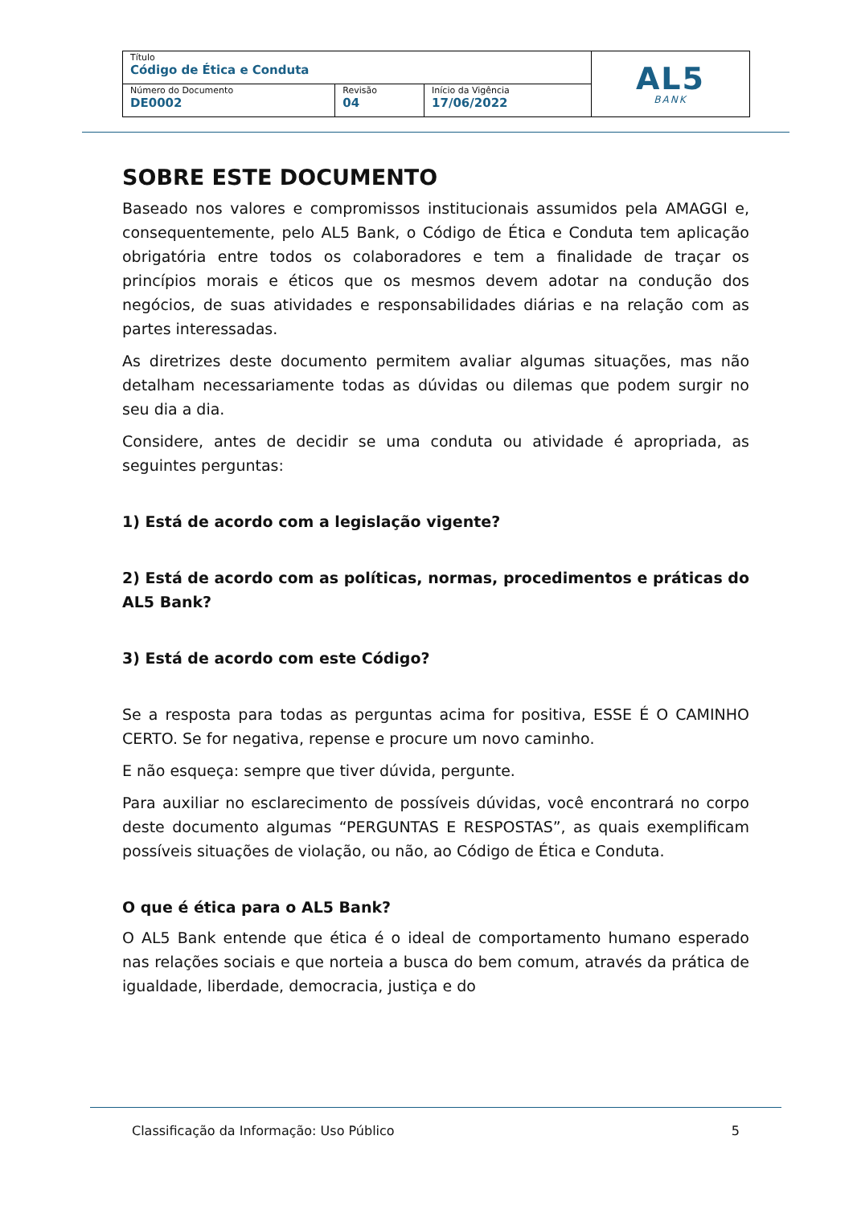| Título Código de Ética e Conduta | | | AL5 BANK |
| Número do Documento DE0002 | Revisão 04 | Início da Vigência 17/06/2022 | |
SOBRE ESTE DOCUMENTO
Baseado nos valores e compromissos institucionais assumidos pela AMAGGI e, consequentemente, pelo AL5 Bank, o Código de Ética e Conduta tem aplicação obrigatória entre todos os colaboradores e tem a finalidade de traçar os princípios morais e éticos que os mesmos devem adotar na condução dos negócios, de suas atividades e responsabilidades diárias e na relação com as partes interessadas.
As diretrizes deste documento permitem avaliar algumas situações, mas não detalham necessariamente todas as dúvidas ou dilemas que podem surgir no seu dia a dia.
Considere, antes de decidir se uma conduta ou atividade é apropriada, as seguintes perguntas:
1) Está de acordo com a legislação vigente?
2) Está de acordo com as políticas, normas, procedimentos e práticas do AL5 Bank?
3) Está de acordo com este Código?
Se a resposta para todas as perguntas acima for positiva, ESSE É O CAMINHO CERTO. Se for negativa, repense e procure um novo caminho.
E não esqueça: sempre que tiver dúvida, pergunte.
Para auxiliar no esclarecimento de possíveis dúvidas, você encontrará no corpo deste documento algumas “PERGUNTAS E RESPOSTAS”, as quais exemplificam possíveis situações de violação, ou não, ao Código de Ética e Conduta.
O que é ética para o AL5 Bank?
O AL5 Bank entende que ética é o ideal de comportamento humano esperado nas relações sociais e que norteia a busca do bem comum, através da prática de igualdade, liberdade, democracia, justiça e do
Classificação da Informação: Uso Público 5